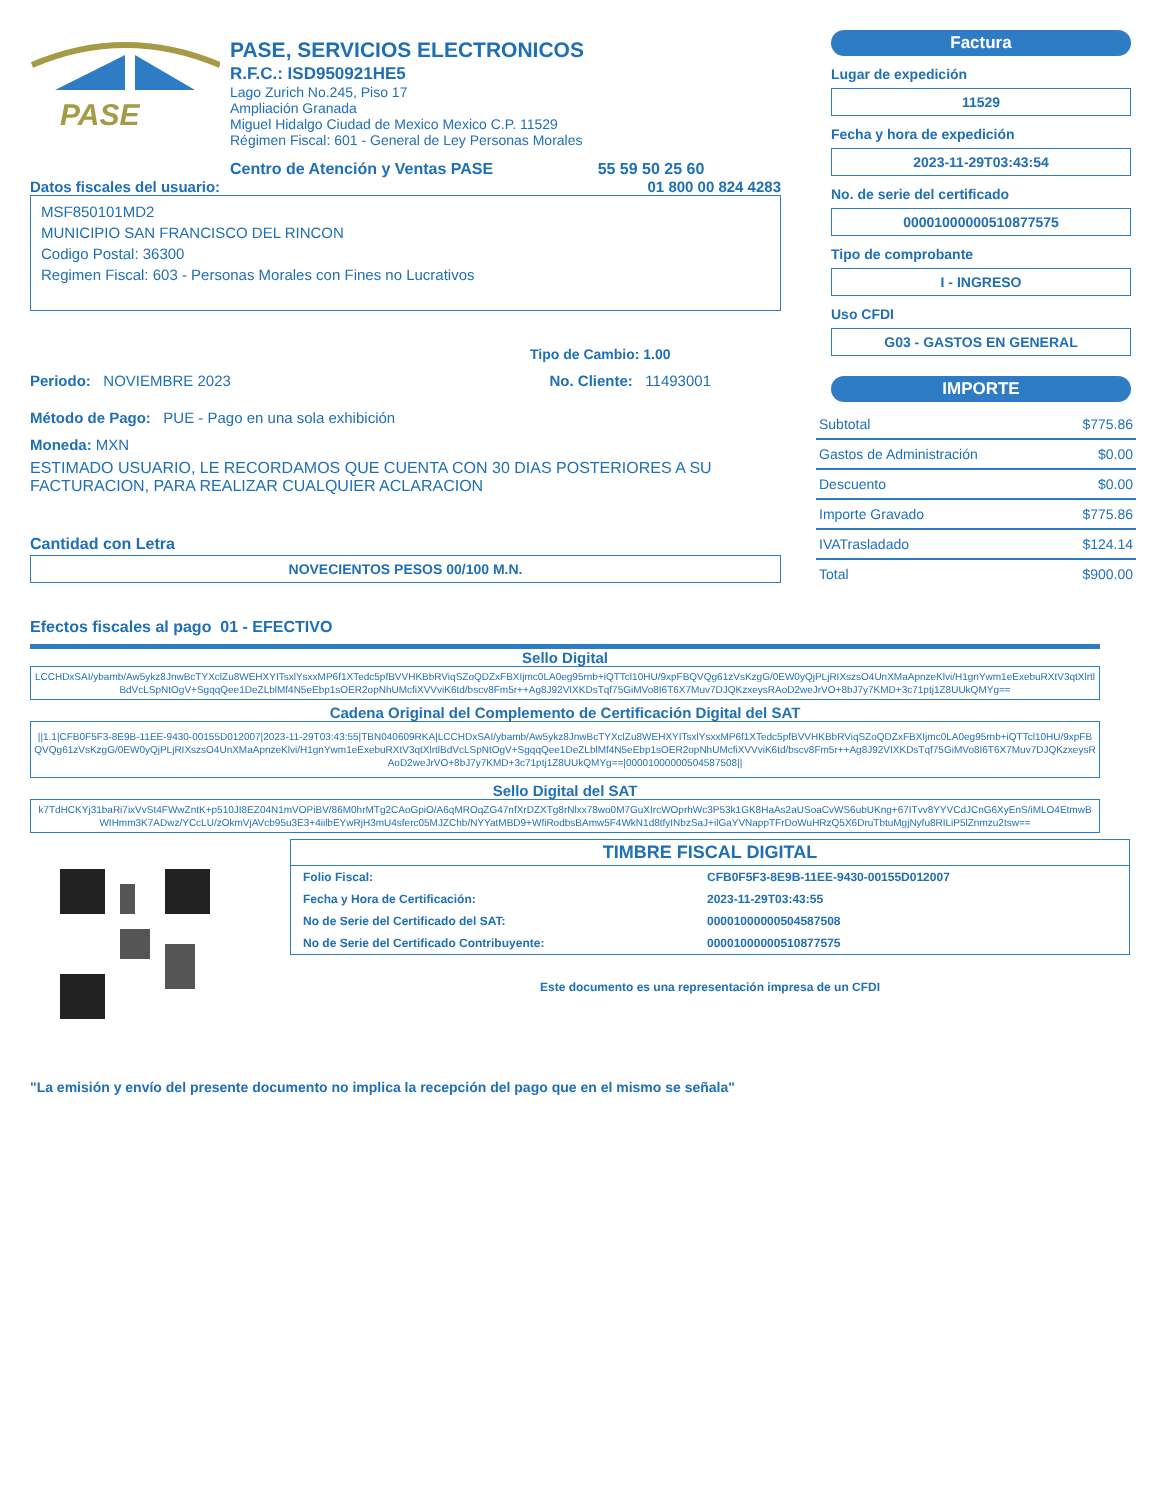PASE
PASE, SERVICIOS ELECTRONICOS
R.F.C.: ISD950921HE5
Lago Zurich No.245, Piso 17
Ampliación Granada
Miguel Hidalgo Ciudad de Mexico Mexico C.P. 11529
Régimen Fiscal: 601 - General de Ley Personas Morales
Centro de Atención y Ventas PASE 55 59 50 25 60
Datos fiscales del usuario: 01 800 00 824 4283
MSF850101MD2
MUNICIPIO SAN FRANCISCO DEL RINCON
Codigo Postal: 36300
Regimen Fiscal: 603 - Personas Morales con Fines no Lucrativos
Tipo de Cambio: 1.00
Periodo: NOVIEMBRE 2023 No. Cliente: 11493001
Método de Pago: PUE - Pago en una sola exhibición
Moneda: MXN
ESTIMADO USUARIO, LE RECORDAMOS QUE CUENTA CON 30 DIAS POSTERIORES A SU FACTURACION, PARA REALIZAR CUALQUIER ACLARACION
Cantidad con Letra
NOVECIENTOS PESOS 00/100 M.N.
Factura
Lugar de expedición
11529
Fecha y hora de expedición
2023-11-29T03:43:54
No. de serie del certificado
00001000000510877575
Tipo de comprobante
I - INGRESO
Uso CFDI
G03 - GASTOS EN GENERAL
IMPORTE
| Subtotal | $775.86 |
| Gastos de Administración | $0.00 |
| Descuento | $0.00 |
| Importe Gravado | $775.86 |
| IVATrasladado | $124.14 |
| Total | $900.00 |
Efectos fiscales al pago 01 - EFECTIVO
Sello Digital
LCCHDxSAI/ybamb/Aw5ykz8JnwBcTYXclZu8WEHXYITsxlYsxxMP6f1XTedc5pfBVVHKBbRViqSZoQDZxFBXIjmc0LA0eg95rnb+iQTTcl10HU/9xpFBQVQg61zVsKzgG/0EW0yQjPLjRIXszsO4UnXMaApnzeKlvi/H1gnYwm1eExebuRXtV3qtXlrtlBdVcLSpNtOgV+SgqqQee1DeZLblMf4N5eEbp1sOER2opNhUMcfiXVVviK6td/bscv8Fm5r++Ag8J92VIXKDsTqf75GiMVo8I6T6X7Muv7DJQKzxeysRAoD2weJrVO+8bJ7y7KMD+3c71ptj1Z8UUkQMYg==
Cadena Original del Complemento de Certificación Digital del SAT
||1.1|CFB0F5F3-8E9B-11EE-9430-00155D012007|2023-11-29T03:43:55|TBN040609RKA|LCCHDxSAI/ybamb/Aw5ykz8JnwBcTYXclZu8WEHXYITsxlYsxxMP6f1XTedc5pfBVVHKBbRViqSZoQDZxFBXIjmc0LA0eg95rnb+iQTTcl10HU/9xpFBQVQg61zVsKzgG/0EW0yQjPLjRIXszsO4UnXMaApnzeKlvi/H1gnYwm1eExebuRXtV3qtXlrtlBdVcLSpNtOgV+SgqqQee1DeZLblMf4N5eEbp1sOER2opNhUMcfiXVVviK6td/bscv8Fm5r++Ag8J92VIXKDsTqf75GiMVo8I6T6X7Muv7DJQKzxeysRAoD2weJrVO+8bJ7y7KMD+3c71ptj1Z8UUkQMYg==|00001000000504587508||
Sello Digital del SAT
k7TdHCKYj31baRi7ixVvSt4FWwZntK+p510JI8EZ04N1mVOPiBV/86M0hrMTg2CAoGpiO/A6qMROqZG47nfXrDZXTg8rNlxx78wo0M7GuXIrcWOprhWc3P53k1GK8HaAs2aUSoaCvWS6ubUKng+67ITvv8YYVCdJCnG6XyEnS/iMLO4EtmwBWIHmm3K7ADwz/YCcLU/zOkmVjAVcb95u3E3+4iilbEYwRjH3mU4sferc05MJZChb/NYYatMBD9+WfiRodbsBAmw5F4WkN1d8tfyINbzSaJ+ilGaYVNappTFrDoWuHRzQ5X6DruTbtuMgjNyfu8RILiP5lZnmzu2tsw==
TIMBRE FISCAL DIGITAL
| Folio Fiscal: | CFB0F5F3-8E9B-11EE-9430-00155D012007 |
| Fecha y Hora de Certificación: | 2023-11-29T03:43:55 |
| No de Serie del Certificado del SAT: | 00001000000504587508 |
| No de Serie del Certificado Contribuyente: | 00001000000510877575 |
Este documento es una representación impresa de un CFDI
"La emisión y envío del presente documento no implica la recepción del pago que en el mismo se señala"